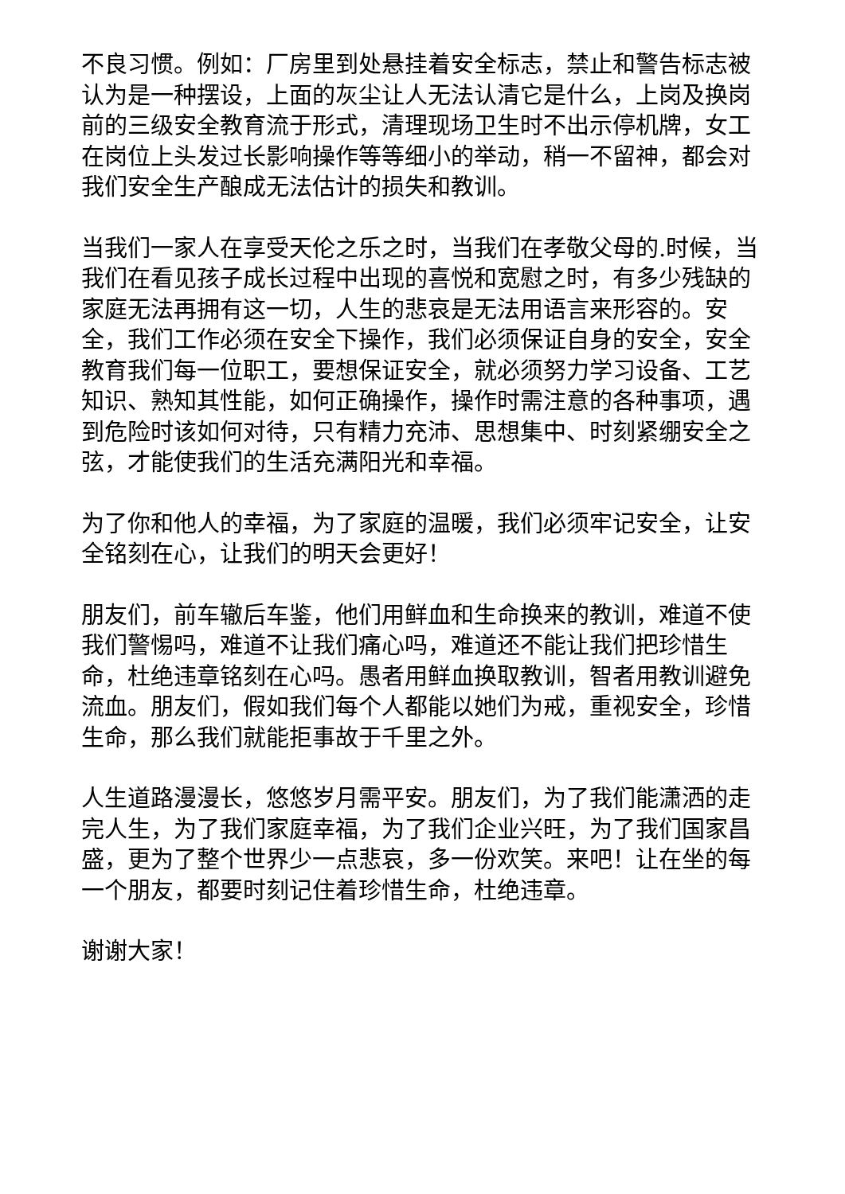不良习惯。例如：厂房里到处悬挂着安全标志，禁止和警告标志被认为是一种摆设，上面的灰尘让人无法认清它是什么，上岗及换岗前的三级安全教育流于形式，清理现场卫生时不出示停机牌，女工在岗位上头发过长影响操作等等细小的举动，稍一不留神，都会对我们安全生产酿成无法估计的损失和教训。
当我们一家人在享受天伦之乐之时，当我们在孝敬父母的.时候，当我们在看见孩子成长过程中出现的喜悦和宽慰之时，有多少残缺的家庭无法再拥有这一切，人生的悲哀是无法用语言来形容的。安全，我们工作必须在安全下操作，我们必须保证自身的安全，安全教育我们每一位职工，要想保证安全，就必须努力学习设备、工艺知识、熟知其性能，如何正确操作，操作时需注意的各种事项，遇到危险时该如何对待，只有精力充沛、思想集中、时刻紧绷安全之弦，才能使我们的生活充满阳光和幸福。
为了你和他人的幸福，为了家庭的温暖，我们必须牢记安全，让安全铭刻在心，让我们的明天会更好！
朋友们，前车辙后车鉴，他们用鲜血和生命换来的教训，难道不使我们警惕吗，难道不让我们痛心吗，难道还不能让我们把珍惜生命，杜绝违章铭刻在心吗。愚者用鲜血换取教训，智者用教训避免流血。朋友们，假如我们每个人都能以她们为戒，重视安全，珍惜生命，那么我们就能拒事故于千里之外。
人生道路漫漫长，悠悠岁月需平安。朋友们，为了我们能潇洒的走完人生，为了我们家庭幸福，为了我们企业兴旺，为了我们国家昌盛，更为了整个世界少一点悲哀，多一份欢笑。来吧！让在坐的每一个朋友，都要时刻记住着珍惜生命，杜绝违章。
谢谢大家！